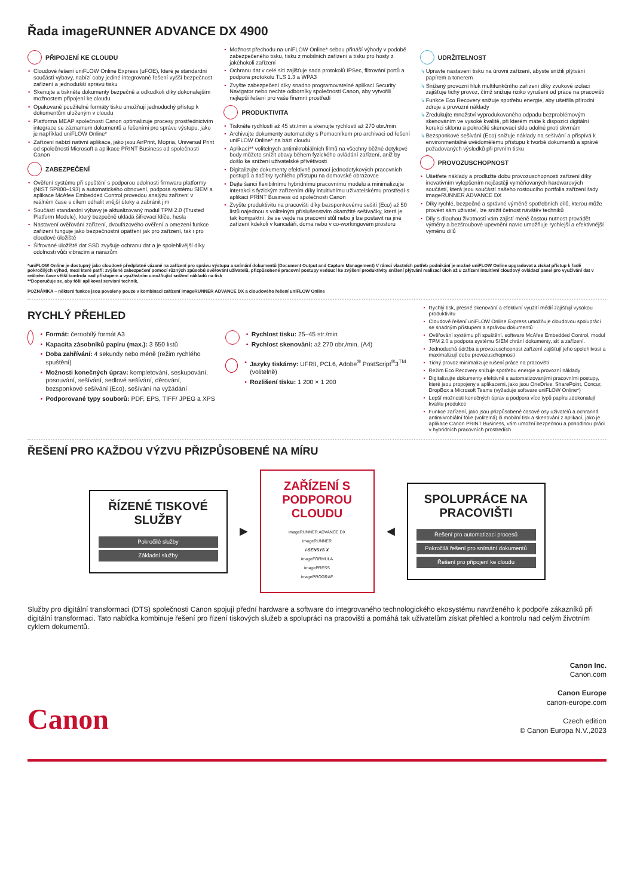Řada imageRUNNER ADVANCE DX 4900
PŘIPOJENÍ KE CLOUDU
Cloudové řešení uniFLOW Online Express (uFOE), které je standardní součástí výbavy, nabízí coby jediné integrované řešení vyšší bezpečnost zařízení a jednodušší správu tisku
Skenujte a tiskněte dokumenty bezpečně a odkudkoli díky dokonalejším možnostem připojení ke cloudu
Opakovaně použitelné formáty tisku umožňují jednoduchý přístup k dokumentům uloženým v cloudu
Platforma MEAP společnosti Canon optimalizuje procesy prostřednictvím integrace se záznamem dokumentů a řešeními pro správu výstupu, jako je například uniFLOW Online*
Zařízení nabízí nativní aplikace, jako jsou AirPrint, Mopria, Universal Print od společnosti Microsoft a aplikace PRINT Business od společnosti Canon
ZABEZPEČENÍ
Ověření systému při spuštění s podporou odolnosti firmwaru platformy (NIST SP800–193) a automatického obnovení, podpora systému SIEM a aplikace McAfee Embedded Control provedou analýzu zařízení v reálném čase s cílem odhalit vnější útoky a zabránit jim
Součástí standardní výbavy je aktualizovaný modul TPM 2.0 (Trusted Platform Module), který bezpečně ukládá šifrovací klíče, hesla
Nastavení ověřování zařízení, dvoufázového ověření a omezení funkce zařízení funguje jako bezpečnostní opatření jak pro zařízení, tak i pro cloudové úložiště
Šifrované úložiště dat SSD zvyšuje ochranu dat a je spolehlivější díky odolnosti vůči vibracím a nárazům
Možnost přechodu na uniFLOW Online* sebou přináší výhody v podobě zabezpečeného tisku, tisku z mobilních zařízení a tisku pro hosty z jakéhokoli zařízení
Ochranu dat v celé síti zajišťuje sada protokolů IPSec, filtrování portů a podpora protokolu TLS 1.3 a WPA3
Zvyšte zabezpečení díky snadno programovatelné aplikaci Security Navigator nebo nechte odborníky společnosti Canon, aby vytvořili nejlepší řešení pro vaše firemní prostředí
PRODUKTIVITA
Tiskněte rychlostí až 45 str./min a skenujte rychlostí až 270 obr./min
Archivujte dokumenty automaticky s Pomocníkem pro archivaci od řešení uniFLOW Online* na bázi cloudu
Aplikací** volitelných antimikrobiálních filmů na všechny běžné dotykové body můžete snížit obavy během fyzického ovládání zařízení, aniž by došlo ke snížení uživatelské přívětivosti
Digitalizujte dokumenty efektivně pomocí jednodotykových pracovních postupů a tlačítky rychlého přístupu na domovské obrazovce
Dejte šanci flexibilnímu hybridnímu pracovnímu modelu a minimalizujte interakci s fyzickým zařízením díky intuitivnímu uživatelskému prostředí s aplikací PRINT Business od společnosti Canon
Zvyšte produktivitu na pracovišti díky bezsponkovému sešití (Eco) až 50 listů najednou s volitelným příslušenstvím okamžité sešívačky, která je tak kompaktní, že se vejde na pracovní stůl nebo ji lze postavit na jiné zařízení kdekoli v kanceláři, doma nebo v co-workingovém prostoru
UDRŽITELNOST
Upravte nastavení tisku na úrovni zařízení, abyste snížili plýtvání papírem a tonerem
Snížený provozní hluk multifunkčního zařízení díky zvukové izolaci zajišťuje tichý provoz, čímž snižuje riziko vyrušení od práce na pracovišti
Funkce Eco Recovery snižuje spotřebu energie, aby ušetřila přírodní zdroje a provozní náklady
Zredukujte množství vyprodukovaného odpadu bezproblémovým skenováním ve vysoké kvalitě, při kterém máte k dispozici digitální korekci sklonu a pokročilé skenovací sklo odolné proti skvrnám
Bezsponkové sešívání (Eco) snižuje náklady na sešívání a přispívá k environmentálně uvědomělému přístupu k tvorbě dokumentů a správě požadovaných výsledků při prvním tisku
PROVOZUSCHOPNOST
Ušetřete náklady a prodlužte dobu provozuschopnosti zařízení díky inovativním vylepšením nejčastěji vyměňovaných hardwarových součástí, která jsou součástí našeho rostoucího portfolia zařízení řady imageRUNNER ADVANCE DX
Díky rychlé, bezpečné a správné výměně spotřebních dílů, kterou může provést sám uživatel, lze snížit četnost návštěv techniků
Díly s dlouhou životností vám zajistí méně častou nutnost provádět výměny a bezšroubové upevnění navíc umožňuje rychlejší a efektivnější výměnu dílů
*uniFLOW Online je dostupný jako cloudové předplatné vázané na zařízení pro správu výstupu a snímání dokumentů (Document Output and Capture Management) V rámci vlastních potřeb podnikání je možné uniFLOW Online upgradovat a získat přístup k řadě pokročilých výhod, mezi které patří: zvýšené zabezpečení pomocí různých způsobů ověřování uživatelů, přizpůsobené pracovní postupy vedoucí ke zvýšení produktivity snížení plýtvání realizací úloh až u zařízení intuitivní cloudový ovládací panel pro využívání dat v reálném čase větší kontrola nad přístupem a využíváním umožňující snížení nákladů na tisk
**Doporučuje se, aby fólii aplikoval servisní technik.
POZNÁMKA – některé funkce jsou povoleny pouze v kombinaci zařízení imageRUNNER ADVANCE DX a cloudového řešení uniFLOW Online
RYCHLÝ PŘEHLED
Formát: černobílý formát A3
Kapacita zásobníků papíru (max.): 3 650 listů
Doba zahřívání: 4 sekundy nebo méně (režim rychlého spuštění)
Možnosti konečných úprav: kompletování, seskupování, posouvání, sešívání, sedlové sešívání, děrování, bezsponkové sešívání (Eco), sešívání na vyžádání
Podporované typy souborů: PDF, EPS, TIFF/ JPEG a XPS
Rychlost tisku: 25–45 str./min
Rychlost skenování: až 270 obr./min. (A4)
Jazyky tiskárny: UFRII, PCL6, Adobe<sup>®</sup> PostScript<sup>®</sup>3<sup>TM</sup> (volitelně)
Rozlišení tisku: 1 200 × 1 200
Rychlý tisk, přesné skenování a efektivní využití médií zajišťují vysokou produktivitu
Cloudové řešení uniFLOW Online Express umožňuje cloudovou spolupráci se snadným přístupem a správou dokumentů
Ověřování systému při spuštění, software McAfee Embedded Control, modul TPM 2.0 a podpora systému SIEM chrání dokumenty, síť a zařízení.
Jednoduchá údržba a provozuschopnost zařízení zajišťují jeho spolehlivost a maximalizují dobu provozuschopnosti
Tichý provoz minimalizuje rušení práce na pracovišti
Režim Eco Recovery snižuje spotřebu energie a provozní náklady
Digitalizujte dokumenty efektivně s automatizovanými pracovními postupy, které jsou propojeny s aplikacemi, jako jsou OneDrive, SharePoint, Concur, DropBox a Microsoft Teams (vyžaduje software uniFLOW Online*)
Lepší možnosti konečných úprav a podpora více typů papíru zdokonalují kvalitu produkce
Funkce zařízení, jako jsou přizpůsobené časové osy uživatelů a ochranná antimikrobiální fólie (volitelná) či mobilní tisk a skenování z aplikací, jako je aplikace Canon PRINT Business, vám umožní bezpečnou a pohodlnou práci v hybridních pracovních prostředích
ŘEŠENÍ PRO KAŽDOU VÝZVU PŘIZPŮSOBENÉ NA MÍRU
ŘÍZENÉ TISKOVÉ
SLUŽBY
Pokročilé služby
Základní služby
▶
ZAŘÍZENÍ S PODPOROU CLOUDU
imageRUNNER ADVANCE DX
imageRUNNER
i-SENSYS X
imageFORMULA
imagePRESS
imagePROGRAF
◀
SPOLUPRÁCE NA
PRACOVIŠTI
Řešení pro automatizaci procesů
Pokročilá řešení pro snímání dokumentů
Řešení pro připojení ke cloudu
Služby pro digitální transformaci (DTS) společnosti Canon spojují přední hardware a software do integrovaného technologického ekosystému navrženého k podpoře zákazníků při digitální transformaci. Tato nabídka kombinuje řešení pro řízení tiskových služeb a spolupráci na pracovišti a pomáhá tak uživatelům získat přehled a kontrolu nad celým životním cyklem dokumentů.
Canon
Canon Inc.
Canon.com
Canon Europe
canon-europe.com
Czech edition
© Canon Europa N.V.,2023